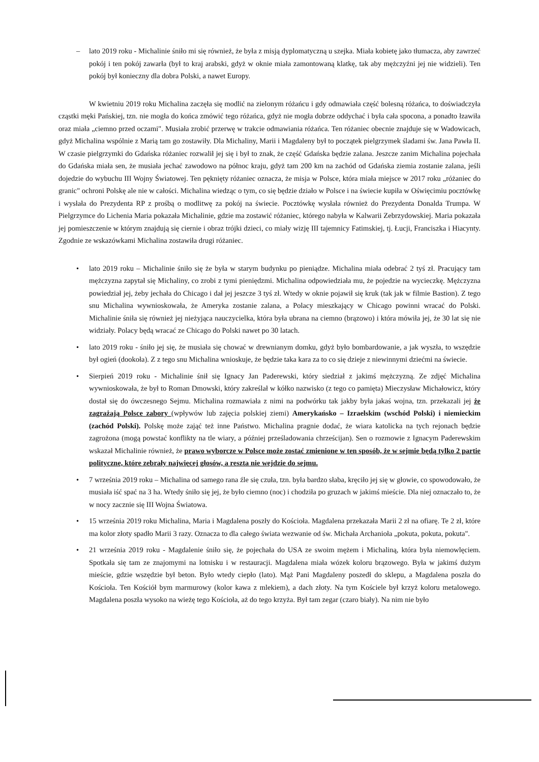– lato 2019 roku - Michalinie śniło mi się również, że była z misją dyplomatyczną u szejka. Miała kobietę jako tłumacza, aby zawrzeć pokój i ten pokój zawarła (był to kraj arabski, gdyż w oknie miała zamontowaną klatkę, tak aby mężczyźni jej nie widzieli). Ten pokój był konieczny dla dobra Polski, a nawet Europy.
W kwietniu 2019 roku Michalina zaczęła się modlić na zielonym różańcu i gdy odmawiała część bolesną różańca, to doświadczyła cząstki męki Pańskiej, tzn. nie mogła do końca zmówić tego różańca, gdyż nie mogła dobrze oddychać i była cała spocona, a ponadto łzawiła oraz miała „ciemno przed oczami". Musiała zrobić przerwę w trakcie odmawiania różańca. Ten różaniec obecnie znajduje się w Wadowicach, gdyż Michalina wspólnie z Marią tam go zostawiły. Dla Michaliny, Marii i Magdaleny był to początek pielgrzymek śladami św. Jana Pawła II. W czasie pielgrzymki do Gdańska różaniec rozwalił jej się i był to znak, że część Gdańska będzie zalana. Jeszcze zanim Michalina pojechała do Gdańska miała sen, że musiała jechać zawodowo na północ kraju, gdyż tam 200 km na zachód od Gdańska ziemia zostanie zalana, jeśli dojedzie do wybuchu III Wojny Światowej. Ten pęknięty różaniec oznacza, że misja w Polsce, która miała miejsce w 2017 roku „różaniec do granic" ochroni Polskę ale nie w całości. Michalina wiedząc o tym, co się będzie działo w Polsce i na świecie kupiła w Oświęcimiu pocztówkę i wysłała do Prezydenta RP z prośbą o modlitwę za pokój na świecie. Pocztówkę wysłała również do Prezydenta Donalda Trumpa. W Pielgrzymce do Lichenia Maria pokazała Michalinie, gdzie ma zostawić różaniec, którego nabyła w Kalwarii Zebrzydowskiej. Maria pokazała jej pomieszczenie w którym znajdują się ciernie i obraz trójki dzieci, co miały wizję III tajemnicy Fatimskiej, tj. Łucji, Franciszka i Hiacynty. Zgodnie ze wskazówkami Michalina zostawiła drugi różaniec.
• lato 2019 roku – Michalinie śniło się że była w starym budynku po pieniądze. Michalina miała odebrać 2 tyś zł. Pracujący tam mężczyzna zapytał się Michaliny, co zrobi z tymi pieniędzmi. Michalina odpowiedziała mu, że pojedzie na wycieczkę. Mężczyzna powiedział jej, żeby jechała do Chicago i dał jej jeszcze 3 tyś zł. Wtedy w oknie pojawił się kruk (tak jak w filmie Bastion). Z tego snu Michalina wywnioskowała, że Ameryka zostanie zalana, a Polacy mieszkający w Chicago powinni wracać do Polski. Michalinie śniła się również jej nieżyjąca nauczycielka, która była ubrana na ciemno (brązowo) i która mówiła jej, że 30 lat się nie widziały. Polacy będą wracać ze Chicago do Polski nawet po 30 latach.
• lato 2019 roku - śniło jej się, że musiała się chować w drewnianym domku, gdyż było bombardowanie, a jak wyszła, to wszędzie był ogień (dookoła). Z z tego snu Michalina wnioskuje, że będzie taka kara za to co się dzieje z niewinnymi dziećmi na świecie.
• Sierpień 2019 roku - Michalinie śnił się Ignacy Jan Paderewski, który siedział z jakimś mężczyzną. Ze zdjęć Michalina wywnioskowała, że był to Roman Dmowski, który zakreślał w kółko nazwisko (z tego co pamięta) Mieczysław Michałowicz, który dostał się do ówczesnego Sejmu. Michalina rozmawiała z nimi na podwórku tak jakby była jakaś wojna, tzn. przekazali jej że zagrażają Polsce zabory (wpływów lub zajęcia polskiej ziemi) Amerykańsko – Izraelskim (wschód Polski) i niemieckim (zachód Polski). Polskę może zająć też inne Państwo. Michalina pragnie dodać, że wiara katolicka na tych rejonach będzie zagrożona (mogą powstać konflikty na tle wiary, a później prześladowania chrześcijan). Sen o rozmowie z Ignacym Paderewskim wskazał Michalinie również, że prawo wyborcze w Polsce może zostać zmienione w ten sposób, że w sejmie będą tylko 2 partie polityczne, które zebrały najwięcej głosów, a reszta nie wejdzie do sejmu.
• 7 września 2019 roku – Michalina od samego rana źle się czuła, tzn. była bardzo słaba, kręciło jej się w głowie, co spowodowało, że musiała iść spać na 3 ha. Wtedy śniło się jej, że było ciemno (noc) i chodziła po gruzach w jakimś mieście. Dla niej oznaczało to, że w nocy zacznie się III Wojna Światowa.
• 15 września 2019 roku Michalina, Maria i Magdalena poszły do Kościoła. Magdalena przekazała Marii 2 zł na ofiarę. Te 2 zł, które ma kolor złoty spadło Marii 3 razy. Oznacza to dla całego świata wezwanie od św. Michała Archanioła „pokuta, pokuta, pokuta".
• 21 września 2019 roku - Magdalenie śniło się, że pojechała do USA ze swoim mężem i Michaliną, która była niemowlęciem. Spotkała się tam ze znajomymi na lotnisku i w restauracji. Magdalena miała wózek koloru brązowego. Była w jakimś dużym mieście, gdzie wszędzie był beton. Było wtedy ciepło (lato). Mąż Pani Magdaleny poszedł do sklepu, a Magdalena poszła do Kościoła. Ten Kościół bym marmurowy (kolor kawa z mlekiem), a dach złoty. Na tym Kościele był krzyż koloru metalowego. Magdalena poszła wysoko na wieżę tego Kościoła, aż do tego krzyża. Był tam zegar (czaro biały). Na nim nie było